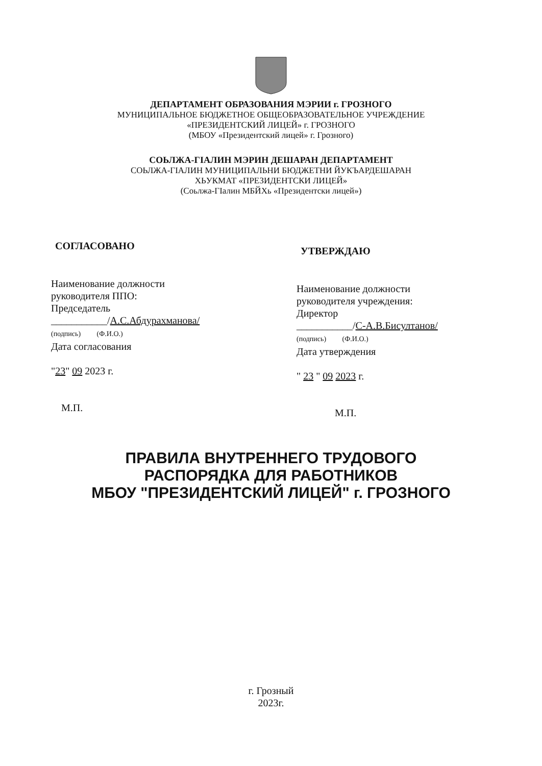ДЕПАРТАМЕНТ ОБРАЗОВАНИЯ МЭРИИ г. ГРОЗНОГО
МУНИЦИПАЛЬНОЕ БЮДЖЕТНОЕ ОБЩЕОБРАЗОВАТЕЛЬНОЕ УЧРЕЖДЕНИЕ
«ПРЕЗИДЕНТСКИЙ ЛИЦЕЙ» г. ГРОЗНОГО
(МБОУ «Президентский лицей» г. Грозного)
СОЬЛЖА-ГІАЛИН МЭРИН ДЕШАРАН ДЕПАРТАМЕНТ
СОЬЛЖА-ГІАЛИН МУНИЦИПАЛЬНИ БЮДЖЕТНИ ЙУКЪАРДЕШАРАН
ХЬУКМАТ «ПРЕЗИДЕНТСКИ ЛИЦЕЙ»
(Соьлжа-ГІалин МБЙХь «Президентски лицей»)
СОГЛАСОВАНО
Наименование должности
руководителя ППО:
Председатель
___________/А.С.Абдурахманова/
(подпись) (Ф.И.О.)
Дата согласования
"23" 09 2023 г.
М.П.
УТВЕРЖДАЮ
Наименование должности
руководителя учреждения:
Директор
___________/С-А.В.Бисултанов/
(подпись) (Ф.И.О.)
Дата утверждения
" 23 " 09 2023 г.
М.П.
ПРАВИЛА ВНУТРЕННЕГО ТРУДОВОГО
РАСПОРЯДКА ДЛЯ РАБОТНИКОВ
МБОУ "ПРЕЗИДЕНТСКИЙ ЛИЦЕЙ" г. ГРОЗНОГО
г. Грозный
2023г.